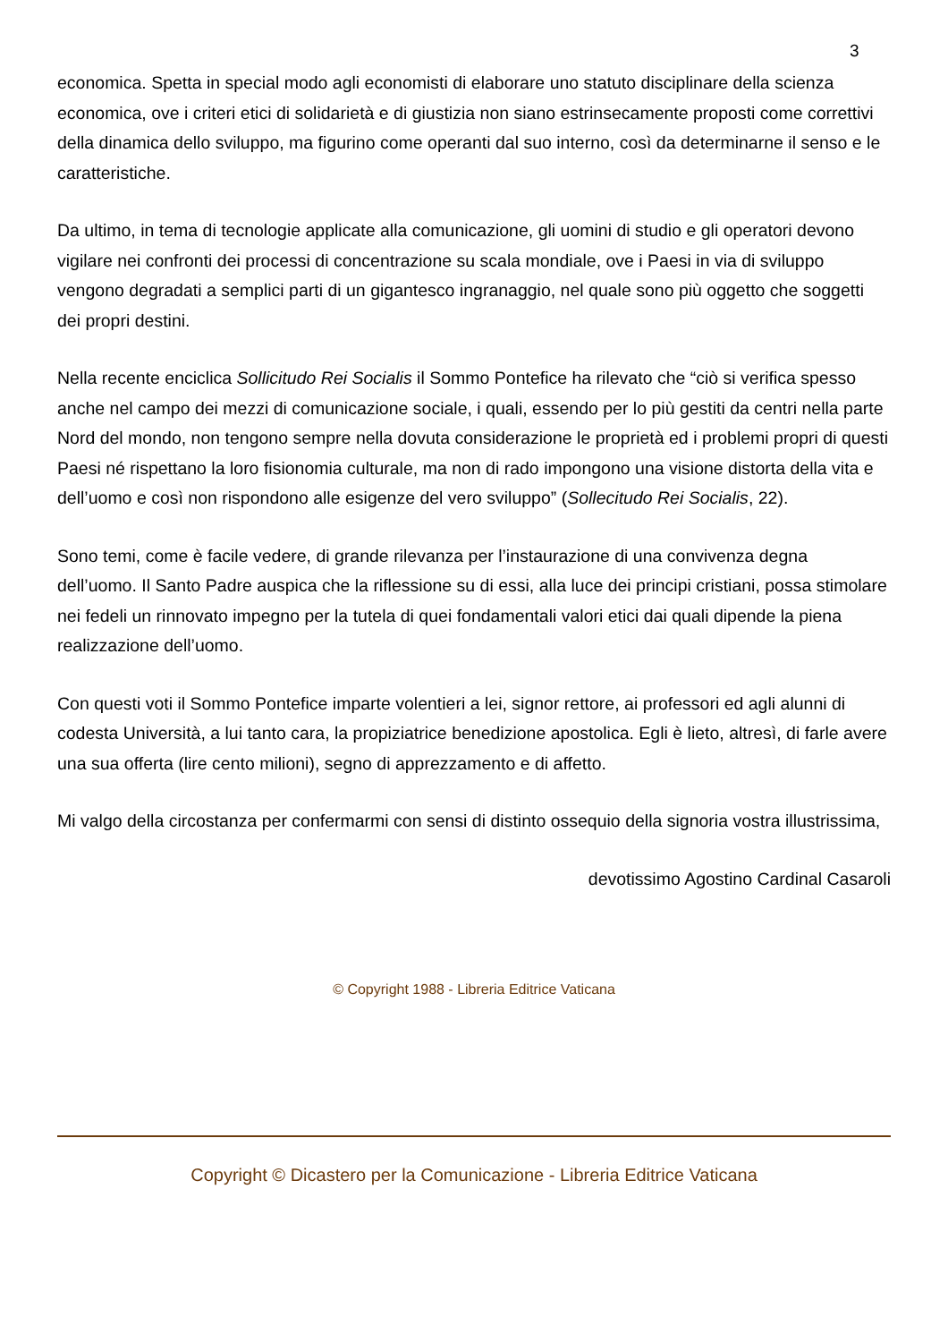3
economica. Spetta in special modo agli economisti di elaborare uno statuto disciplinare della scienza economica, ove i criteri etici di solidarietà e di giustizia non siano estrinsecamente proposti come correttivi della dinamica dello sviluppo, ma figurino come operanti dal suo interno, così da determinarne il senso e le caratteristiche.
Da ultimo, in tema di tecnologie applicate alla comunicazione, gli uomini di studio e gli operatori devono vigilare nei confronti dei processi di concentrazione su scala mondiale, ove i Paesi in via di sviluppo vengono degradati a semplici parti di un gigantesco ingranaggio, nel quale sono più oggetto che soggetti dei propri destini.
Nella recente enciclica Sollicitudo Rei Socialis il Sommo Pontefice ha rilevato che “ciò si verifica spesso anche nel campo dei mezzi di comunicazione sociale, i quali, essendo per lo più gestiti da centri nella parte Nord del mondo, non tengono sempre nella dovuta considerazione le proprietà ed i problemi propri di questi Paesi né rispettano la loro fisionomia culturale, ma non di rado impongono una visione distorta della vita e dell’uomo e così non rispondono alle esigenze del vero sviluppo” (Sollecitudo Rei Socialis, 22).
Sono temi, come è facile vedere, di grande rilevanza per l’instaurazione di una convivenza degna dell’uomo. Il Santo Padre auspica che la riflessione su di essi, alla luce dei principi cristiani, possa stimolare nei fedeli un rinnovato impegno per la tutela di quei fondamentali valori etici dai quali dipende la piena realizzazione dell’uomo.
Con questi voti il Sommo Pontefice imparte volentieri a lei, signor rettore, ai professori ed agli alunni di codesta Università, a lui tanto cara, la propiziatrice benedizione apostolica. Egli è lieto, altresì, di farle avere una sua offerta (lire cento milioni), segno di apprezzamento e di affetto.
Mi valgo della circostanza per confermarmi con sensi di distinto ossequio della signoria vostra illustrissima,
devotissimo Agostino Cardinal Casaroli
© Copyright 1988 - Libreria Editrice Vaticana
Copyright © Dicastero per la Comunicazione - Libreria Editrice Vaticana